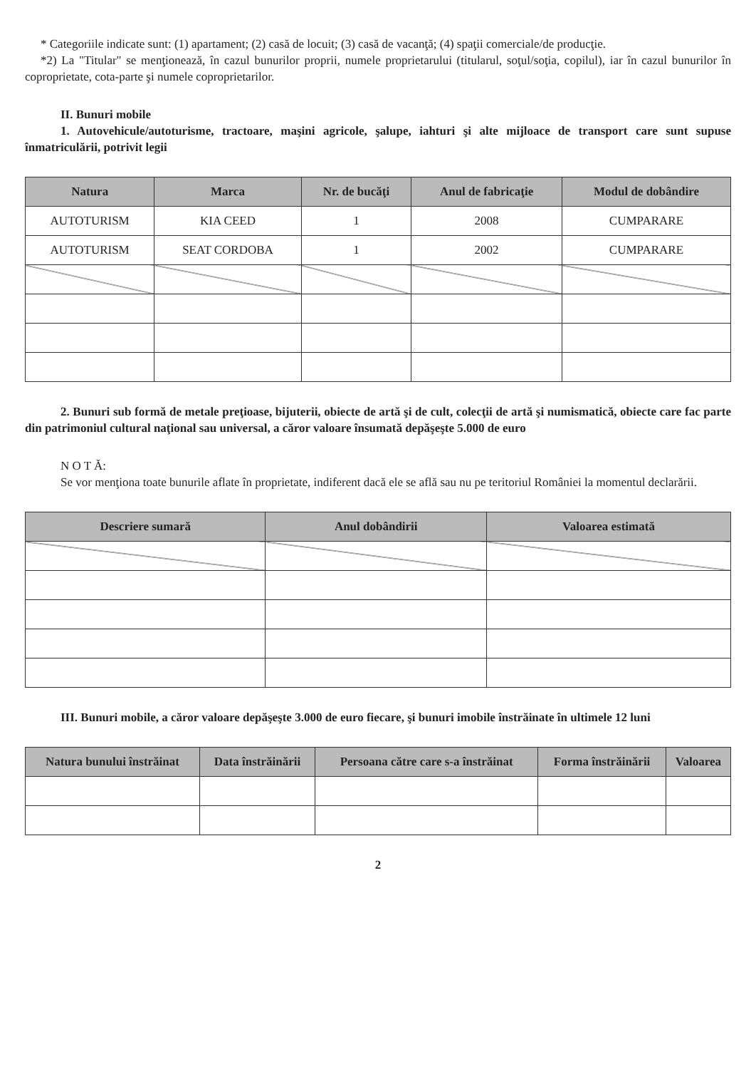* Categoriile indicate sunt: (1) apartament; (2) casă de locuit; (3) casă de vacanţă; (4) spaţii comerciale/de producţie.
*2) La "Titular" se menţionează, în cazul bunurilor proprii, numele proprietarului (titularul, soţul/soţia, copilul), iar în cazul bunurilor în coproprietate, cota-parte şi numele coproprietarilor.
II. Bunuri mobile
1. Autovehicule/autoturisme, tractoare, maşini agricole, şalupe, iahturi şi alte mijloace de transport care sunt supuse înmatriculării, potrivit legii
| Natura | Marca | Nr. de bucăţi | Anul de fabricaţie | Modul de dobândire |
| --- | --- | --- | --- | --- |
| AUTOTURISM | KIA CEED | 1 | 2008 | CUMPARARE |
| AUTOTURISM | SEAT CORDOBA | 1 | 2002 | CUMPARARE |
2. Bunuri sub formă de metale preţioase, bijuterii, obiecte de artă şi de cult, colecţii de artă şi numismatică, obiecte care fac parte din patrimoniul cultural naţional sau universal, a căror valoare însumată depăşeşte 5.000 de euro
N O T Ă:
Se vor menţiona toate bunurile aflate în proprietate, indiferent dacă ele se află sau nu pe teritoriul României la momentul declarării.
| Descriere sumară | Anul dobândirii | Valoarea estimată |
| --- | --- | --- |
III. Bunuri mobile, a căror valoare depăşeşte 3.000 de euro fiecare, şi bunuri imobile înstrăinate în ultimele 12 luni
| Natura bunului înstrăinat | Data înstrăinării | Persoana către care s-a înstrăinat | Forma înstrăinării | Valoarea |
| --- | --- | --- | --- | --- |
2